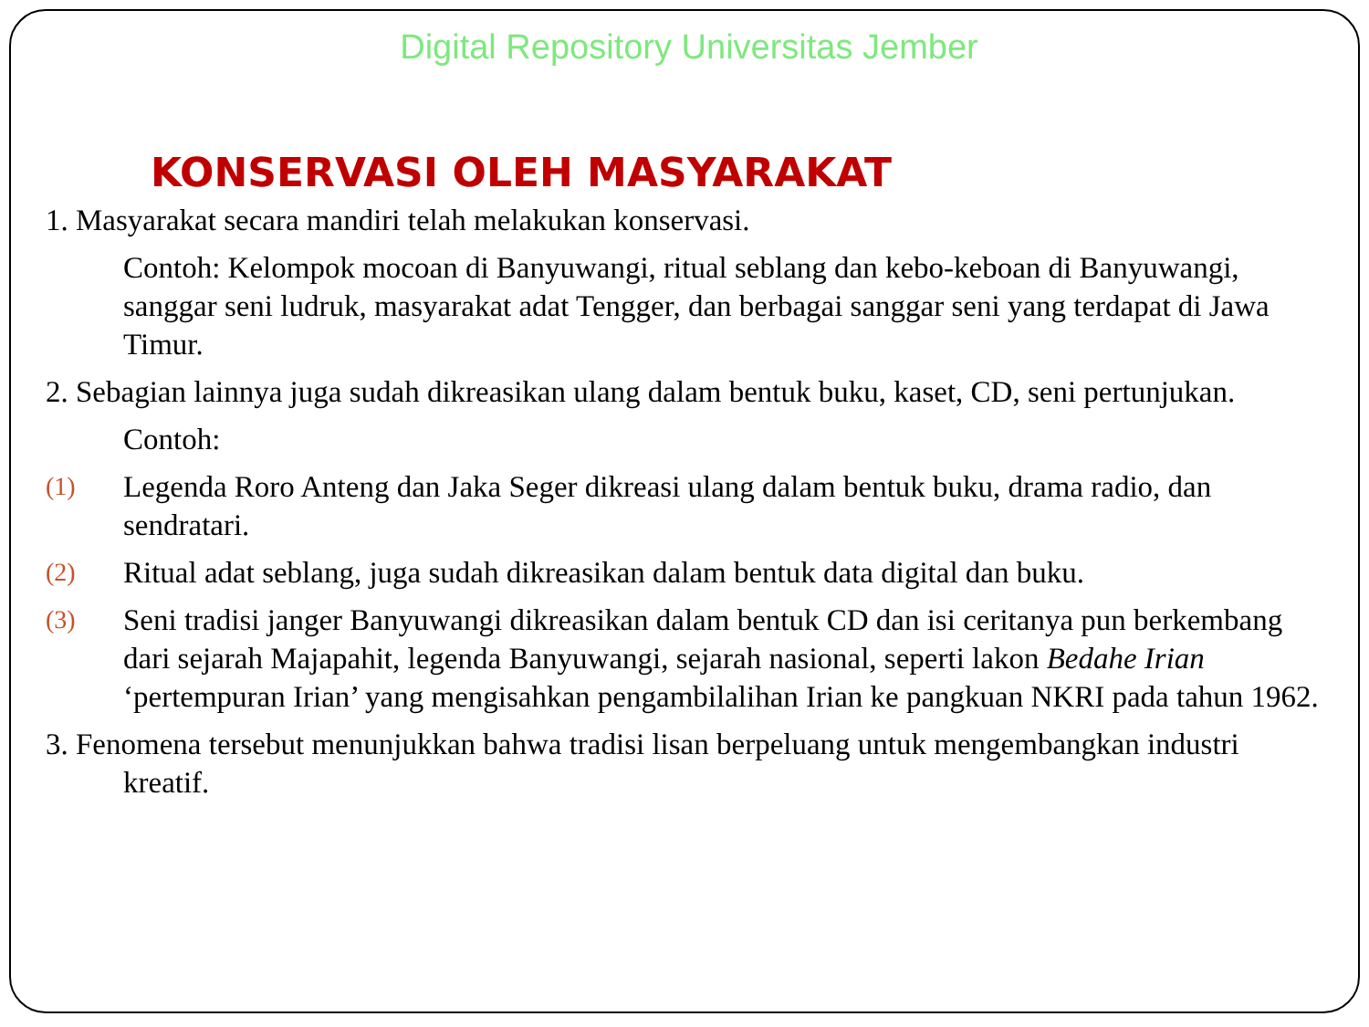Digital Repository Universitas Jember
KONSERVASI OLEH MASYARAKAT
1. Masyarakat secara mandiri telah melakukan konservasi.
Contoh: Kelompok mocoan di Banyuwangi, ritual seblang dan kebo-keboan di Banyuwangi, sanggar seni ludruk, masyarakat adat Tengger, dan berbagai sanggar seni yang terdapat di Jawa Timur.
2. Sebagian lainnya juga sudah dikreasikan ulang dalam bentuk buku, kaset, CD, seni pertunjukan.
Contoh:
(1)
Legenda Roro Anteng dan Jaka Seger dikreasi ulang dalam bentuk buku, drama radio, dan sendratari.
(2)
Ritual adat seblang, juga sudah dikreasikan dalam bentuk data digital dan buku.
(3)
Seni tradisi janger Banyuwangi dikreasikan dalam bentuk CD dan isi ceritanya pun berkembang dari sejarah Majapahit, legenda Banyuwangi, sejarah nasional, seperti lakon Bedahe Irian ‘pertempuran Irian’ yang mengisahkan pengambilalihan Irian ke pangkuan NKRI pada tahun 1962.
3. Fenomena tersebut menunjukkan bahwa tradisi lisan berpeluang untuk mengembangkan industri kreatif.